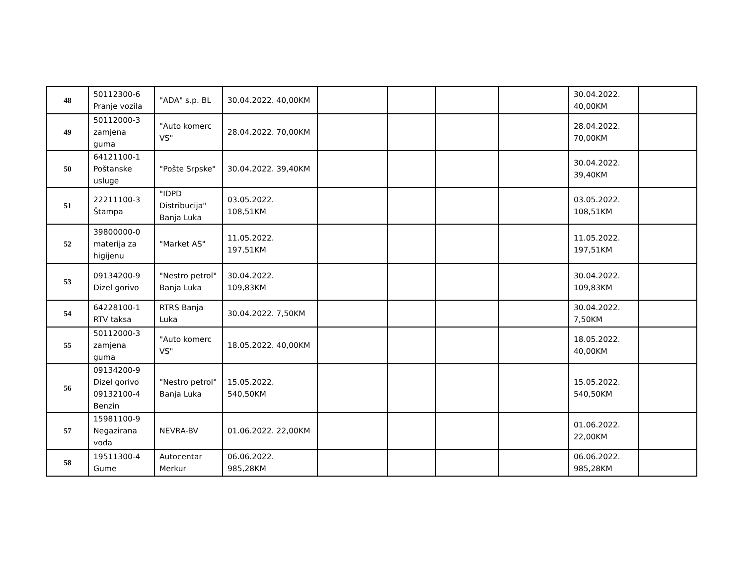| 48 | 50112300-6 Pranje vozila | "ADA" s.p. BL | 30.04.2022. 40,00KM | | | | | 30.04.2022. 40,00KM | |
| 49 | 50112000-3 zamjena guma | "Auto komerc VS" | 28.04.2022. 70,00KM | | | | | 28.04.2022. 70,00KM | |
| 50 | 64121100-1 Poštanske usluge | "Pošte Srpske" | 30.04.2022. 39,40KM | | | | | 30.04.2022. 39,40KM | |
| 51 | 22211100-3 Štampa | "IDPD Distribucija" Banja Luka | 03.05.2022. 108,51KM | | | | | 03.05.2022. 108,51KM | |
| 52 | 39800000-0 materija za higijenu | "Market AS" | 11.05.2022. 197,51KM | | | | | 11.05.2022. 197,51KM | |
| 53 | 09134200-9 Dizel gorivo | "Nestro petrol" Banja Luka | 30.04.2022. 109,83KM | | | | | 30.04.2022. 109,83KM | |
| 54 | 64228100-1 RTV taksa | RTRS Banja Luka | 30.04.2022. 7,50KM | | | | | 30.04.2022. 7,50KM | |
| 55 | 50112000-3 zamjena guma | "Auto komerc VS" | 18.05.2022. 40,00KM | | | | | 18.05.2022. 40,00KM | |
| 56 | 09134200-9 Dizel gorivo 09132100-4 Benzin | "Nestro petrol" Banja Luka | 15.05.2022. 540,50KM | | | | | 15.05.2022. 540,50KM | |
| 57 | 15981100-9 Negazirana voda | NEVRA-BV | 01.06.2022. 22,00KM | | | | | 01.06.2022. 22,00KM | |
| 58 | 19511300-4 Gume | Autocentar Merkur | 06.06.2022. 985,28KM | | | | | 06.06.2022. 985,28KM | |